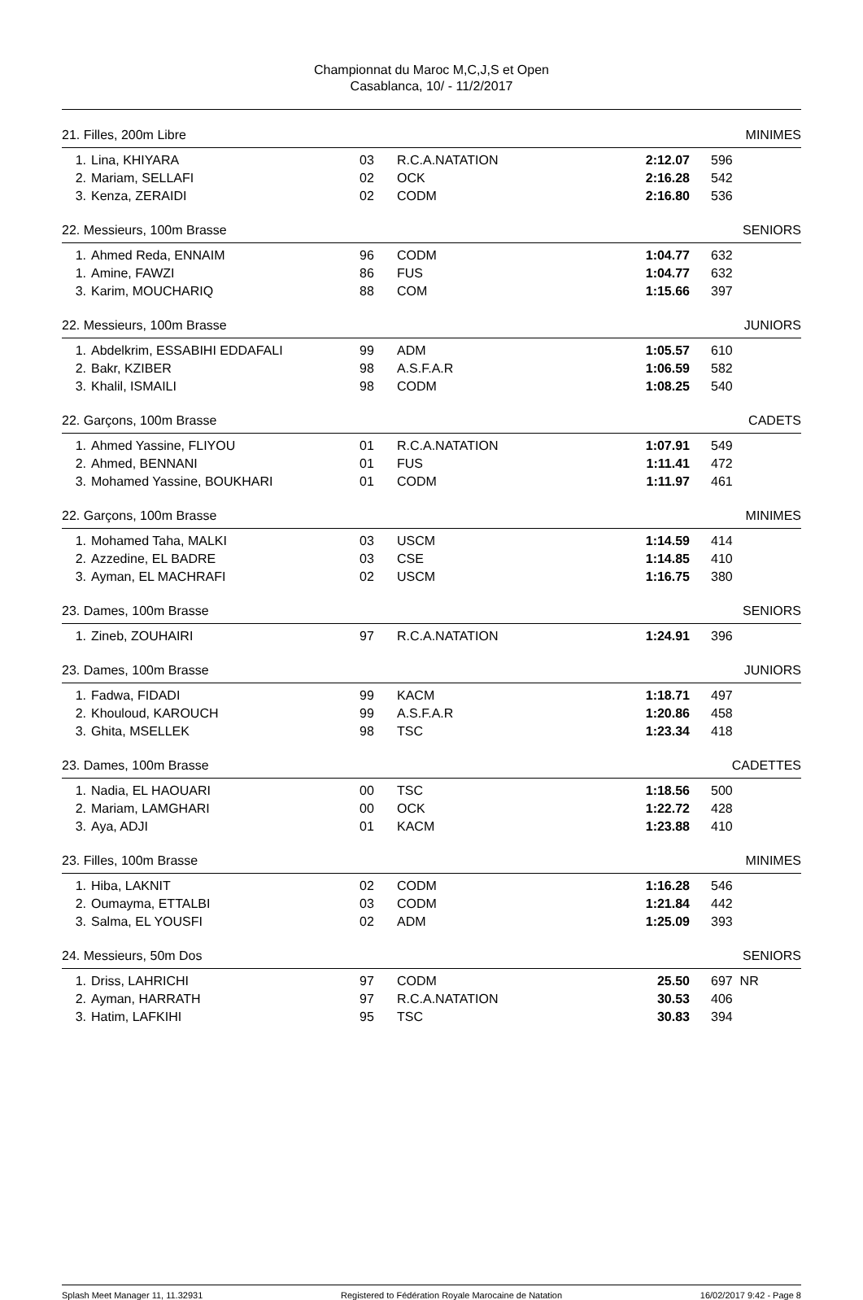Championnat du Maroc M,C,J,S et Open
Casablanca, 10/ - 11/2/2017
21. Filles, 200m Libre MINIMES
| 1. | Lina, KHIYARA | 03 | R.C.A.NATATION | 2:12.07 | 596 |
| 2. | Mariam, SELLAFI | 02 | OCK | 2:16.28 | 542 |
| 3. | Kenza, ZERAIDI | 02 | CODM | 2:16.80 | 536 |
22. Messieurs, 100m Brasse SENIORS
| 1. | Ahmed Reda, ENNAIM | 96 | CODM | 1:04.77 | 632 |
| 1. | Amine, FAWZI | 86 | FUS | 1:04.77 | 632 |
| 3. | Karim, MOUCHARIQ | 88 | COM | 1:15.66 | 397 |
22. Messieurs, 100m Brasse JUNIORS
| 1. | Abdelkrim, ESSABIHI EDDAFALI | 99 | ADM | 1:05.57 | 610 |
| 2. | Bakr, KZIBER | 98 | A.S.F.A.R | 1:06.59 | 582 |
| 3. | Khalil, ISMAILI | 98 | CODM | 1:08.25 | 540 |
22. Garçons, 100m Brasse CADETS
| 1. | Ahmed Yassine, FLIYOU | 01 | R.C.A.NATATION | 1:07.91 | 549 |
| 2. | Ahmed, BENNANI | 01 | FUS | 1:11.41 | 472 |
| 3. | Mohamed Yassine, BOUKHARI | 01 | CODM | 1:11.97 | 461 |
22. Garçons, 100m Brasse MINIMES
| 1. | Mohamed Taha, MALKI | 03 | USCM | 1:14.59 | 414 |
| 2. | Azzedine, EL BADRE | 03 | CSE | 1:14.85 | 410 |
| 3. | Ayman, EL MACHRAFI | 02 | USCM | 1:16.75 | 380 |
23. Dames, 100m Brasse SENIORS
| 1. | Zineb, ZOUHAIRI | 97 | R.C.A.NATATION | 1:24.91 | 396 |
23. Dames, 100m Brasse JUNIORS
| 1. | Fadwa, FIDADI | 99 | KACM | 1:18.71 | 497 |
| 2. | Khouloud, KAROUCH | 99 | A.S.F.A.R | 1:20.86 | 458 |
| 3. | Ghita, MSELLEK | 98 | TSC | 1:23.34 | 418 |
23. Dames, 100m Brasse CADETTES
| 1. | Nadia, EL HAOUARI | 00 | TSC | 1:18.56 | 500 |
| 2. | Mariam, LAMGHARI | 00 | OCK | 1:22.72 | 428 |
| 3. | Aya, ADJI | 01 | KACM | 1:23.88 | 410 |
23. Filles, 100m Brasse MINIMES
| 1. | Hiba, LAKNIT | 02 | CODM | 1:16.28 | 546 |
| 2. | Oumayma, ETTALBI | 03 | CODM | 1:21.84 | 442 |
| 3. | Salma, EL YOUSFI | 02 | ADM | 1:25.09 | 393 |
24. Messieurs, 50m Dos SENIORS
| 1. | Driss, LAHRICHI | 97 | CODM | 25.50 | 697 NR |
| 2. | Ayman, HARRATH | 97 | R.C.A.NATATION | 30.53 | 406 |
| 3. | Hatim, LAFKIHI | 95 | TSC | 30.83 | 394 |
Splash Meet Manager 11, 11.32931 Registered to Fédération Royale Marocaine de Natation 16/02/2017 9:42 - Page 8